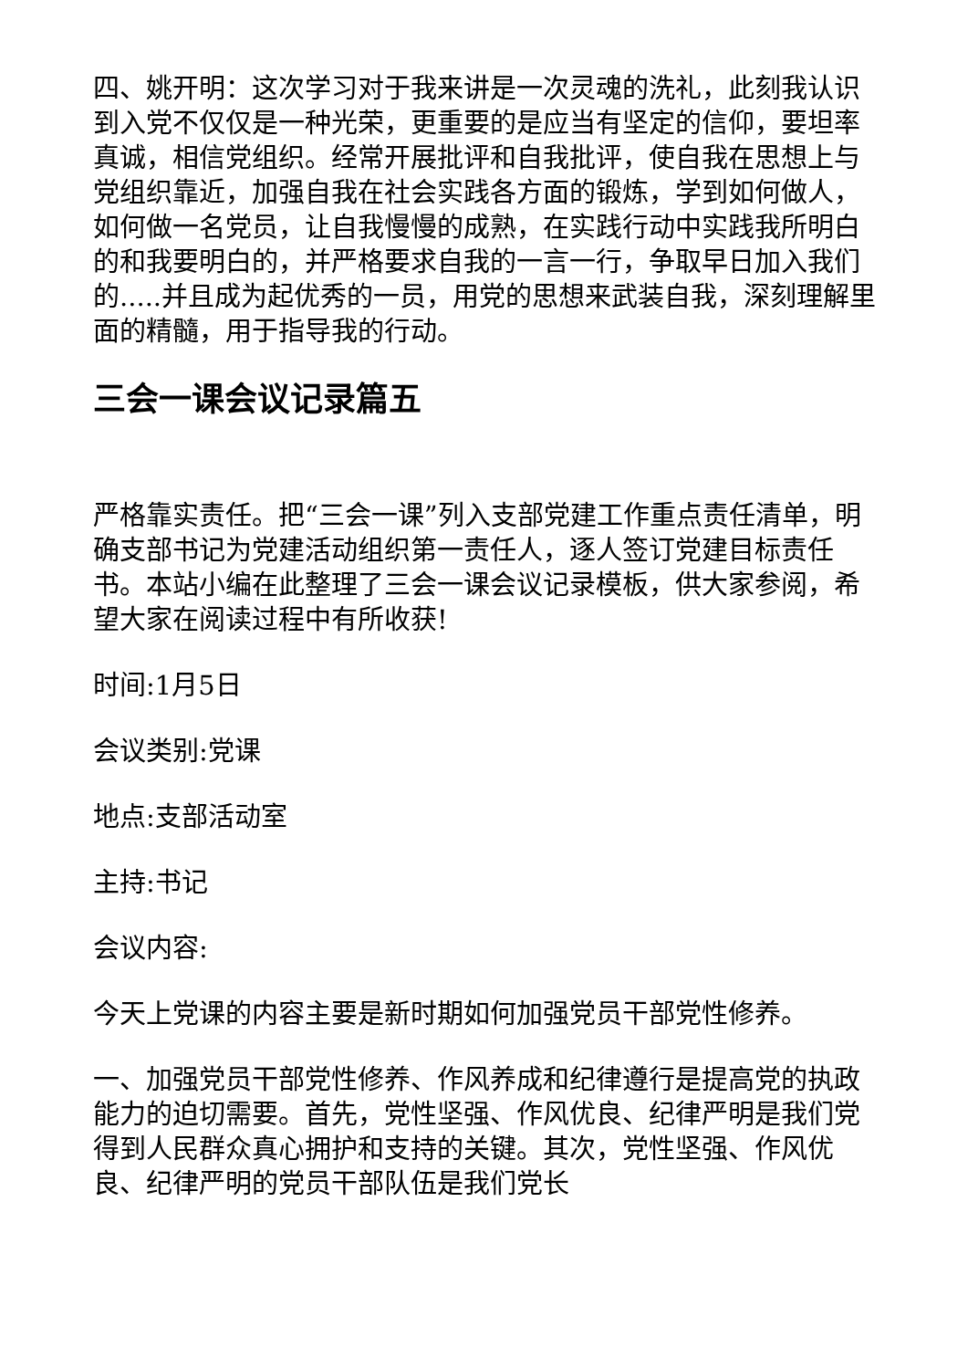四、姚开明：这次学习对于我来讲是一次灵魂的洗礼，此刻我认识到入党不仅仅是一种光荣，更重要的是应当有坚定的信仰，要坦率真诚，相信党组织。经常开展批评和自我批评，使自我在思想上与党组织靠近，加强自我在社会实践各方面的锻炼，学到如何做人，如何做一名党员，让自我慢慢的成熟，在实践行动中实践我所明白的和我要明白的，并严格要求自我的一言一行，争取早日加入我们的.....并且成为起优秀的一员，用党的思想来武装自我，深刻理解里面的精髓，用于指导我的行动。
三会一课会议记录篇五
严格靠实责任。把“三会一课”列入支部党建工作重点责任清单，明确支部书记为党建活动组织第一责任人，逐人签订党建目标责任书。本站小编在此整理了三会一课会议记录模板，供大家参阅，希望大家在阅读过程中有所收获!
时间:1月5日
会议类别:党课
地点:支部活动室
主持:书记
会议内容:
今天上党课的内容主要是新时期如何加强党员干部党性修养。
一、加强党员干部党性修养、作风养成和纪律遵行是提高党的执政能力的迫切需要。首先，党性坚强、作风优良、纪律严明是我们党得到人民群众真心拥护和支持的关键。其次，党性坚强、作风优良、纪律严明的党员干部队伍是我们党长